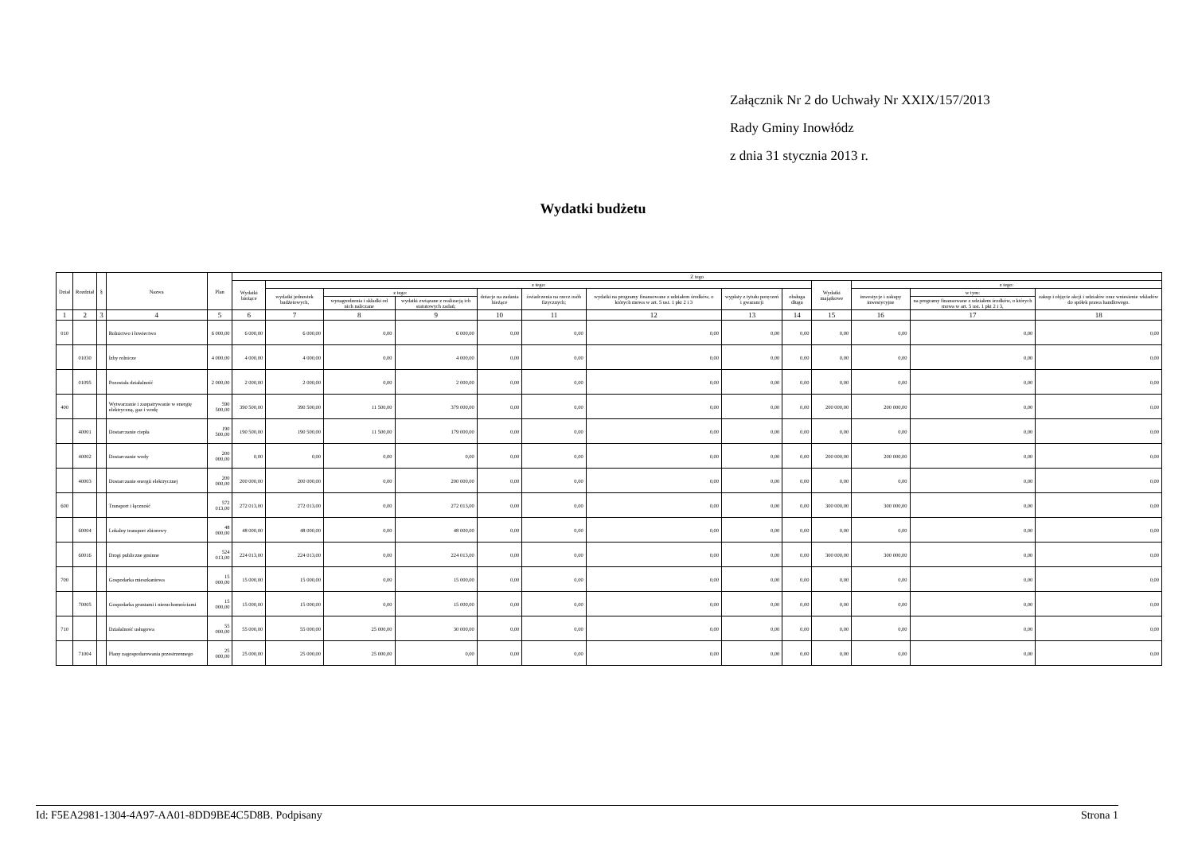Załącznik Nr 2 do Uchwały Nr XXIX/157/2013
Rady Gminy Inowłódz
z dnia 31 stycznia 2013 r.
Wydatki budżetu
| Dział | Rozdział | § | Nazwa | Plan | Z tego | | | | | | | | | | | | |
| --- | --- | --- | --- | --- | --- | --- | --- | --- | --- | --- | --- | --- | --- | --- | --- | --- | --- |
| | | | | | Wydatki bieżące | z tego: | | | | | | | | Wydatki majątkowe | z tego: | | |
| | | | | | | wydatki jednostek budżetowych, | z tego: | | dotacje na zadania bieżące | świadczenia na rzecz osób fizycznych; | wydatki na programy finansowane z udziałem środków, o których mowa w art. 5 ust. 1 pkt 2 i 3 | wypłaty z tytułu poręczeń i gwarancji | obsługa długu | | inwestycje i zakupy inwestycyjne | w tym: | zakup i objęcie akcji i udziałów oraz wniesienie wkładów do spółek prawa handlowego. |
| | | | | | | | wynagrodzenia i składki od nich naliczane | wydatki związane z realizacją ich statutowych zadań; | | | | | | | | na programy finansowane z udziałem środków, o których mowa w art. 5 ust. 1 pkt 2 i 3, | |
| 1 | 2 | 3 | 4 | 5 | 6 | 7 | 8 | 9 | 10 | 11 | 12 | 13 | 14 | 15 | 16 | 17 | 18 |
| 010 | | | Rolnictwo i łowiectwo | 6 000,00 | 6 000,00 | 6 000,00 | 0,00 | 6 000,00 | 0,00 | 0,00 | 0,00 | 0,00 | 0,00 | 0,00 | 0,00 | 0,00 | 0,00 |
| | 01030 | | Izby rolnicze | 4 000,00 | 4 000,00 | 4 000,00 | 0,00 | 4 000,00 | 0,00 | 0,00 | 0,00 | 0,00 | 0,00 | 0,00 | 0,00 | 0,00 | 0,00 |
| | 01095 | | Pozostała działalność | 2 000,00 | 2 000,00 | 2 000,00 | 0,00 | 2 000,00 | 0,00 | 0,00 | 0,00 | 0,00 | 0,00 | 0,00 | 0,00 | 0,00 | 0,00 |
| 400 | | | Wytwarzanie i zaopatrywanie w energię elektryczną, gaz i wodę | 590 500,00 | 390 500,00 | 390 500,00 | 11 500,00 | 379 000,00 | 0,00 | 0,00 | 0,00 | 0,00 | 0,00 | 200 000,00 | 200 000,00 | 0,00 | 0,00 |
| | 40001 | | Dostarczanie ciepła | 190 500,00 | 190 500,00 | 190 500,00 | 11 500,00 | 179 000,00 | 0,00 | 0,00 | 0,00 | 0,00 | 0,00 | 0,00 | 0,00 | 0,00 | 0,00 |
| | 40002 | | Dostarczanie wody | 200 000,00 | 0,00 | 0,00 | 0,00 | 0,00 | 0,00 | 0,00 | 0,00 | 0,00 | 0,00 | 200 000,00 | 200 000,00 | 0,00 | 0,00 |
| | 40003 | | Dostarczanie energii elektrycznej | 200 000,00 | 200 000,00 | 200 000,00 | 0,00 | 200 000,00 | 0,00 | 0,00 | 0,00 | 0,00 | 0,00 | 0,00 | 0,00 | 0,00 | 0,00 |
| 600 | | | Transport i łączność | 572 013,00 | 272 013,00 | 272 013,00 | 0,00 | 272 013,00 | 0,00 | 0,00 | 0,00 | 0,00 | 0,00 | 300 000,00 | 300 000,00 | 0,00 | 0,00 |
| | 60004 | | Lokalny transport zbiorowy | 48 000,00 | 48 000,00 | 48 000,00 | 0,00 | 48 000,00 | 0,00 | 0,00 | 0,00 | 0,00 | 0,00 | 0,00 | 0,00 | 0,00 | 0,00 |
| | 60016 | | Drogi publiczne gminne | 524 013,00 | 224 013,00 | 224 013,00 | 0,00 | 224 013,00 | 0,00 | 0,00 | 0,00 | 0,00 | 0,00 | 300 000,00 | 300 000,00 | 0,00 | 0,00 |
| 700 | | | Gospodarka mieszkaniowa | 15 000,00 | 15 000,00 | 15 000,00 | 0,00 | 15 000,00 | 0,00 | 0,00 | 0,00 | 0,00 | 0,00 | 0,00 | 0,00 | 0,00 | 0,00 |
| | 70005 | | Gospodarka gruntami i nieruchomościami | 15 000,00 | 15 000,00 | 15 000,00 | 0,00 | 15 000,00 | 0,00 | 0,00 | 0,00 | 0,00 | 0,00 | 0,00 | 0,00 | 0,00 | 0,00 |
| 710 | | | Działalność usługowa | 55 000,00 | 55 000,00 | 55 000,00 | 25 000,00 | 30 000,00 | 0,00 | 0,00 | 0,00 | 0,00 | 0,00 | 0,00 | 0,00 | 0,00 | 0,00 |
| | 71004 | | Plany zagospodarowania przestrzennego | 25 000,00 | 25 000,00 | 25 000,00 | 25 000,00 | 0,00 | 0,00 | 0,00 | 0,00 | 0,00 | 0,00 | 0,00 | 0,00 | 0,00 | 0,00 |
Id: F5EA2981-1304-4A97-AA01-8DD9BE4C5D8B. Podpisany Strona 1